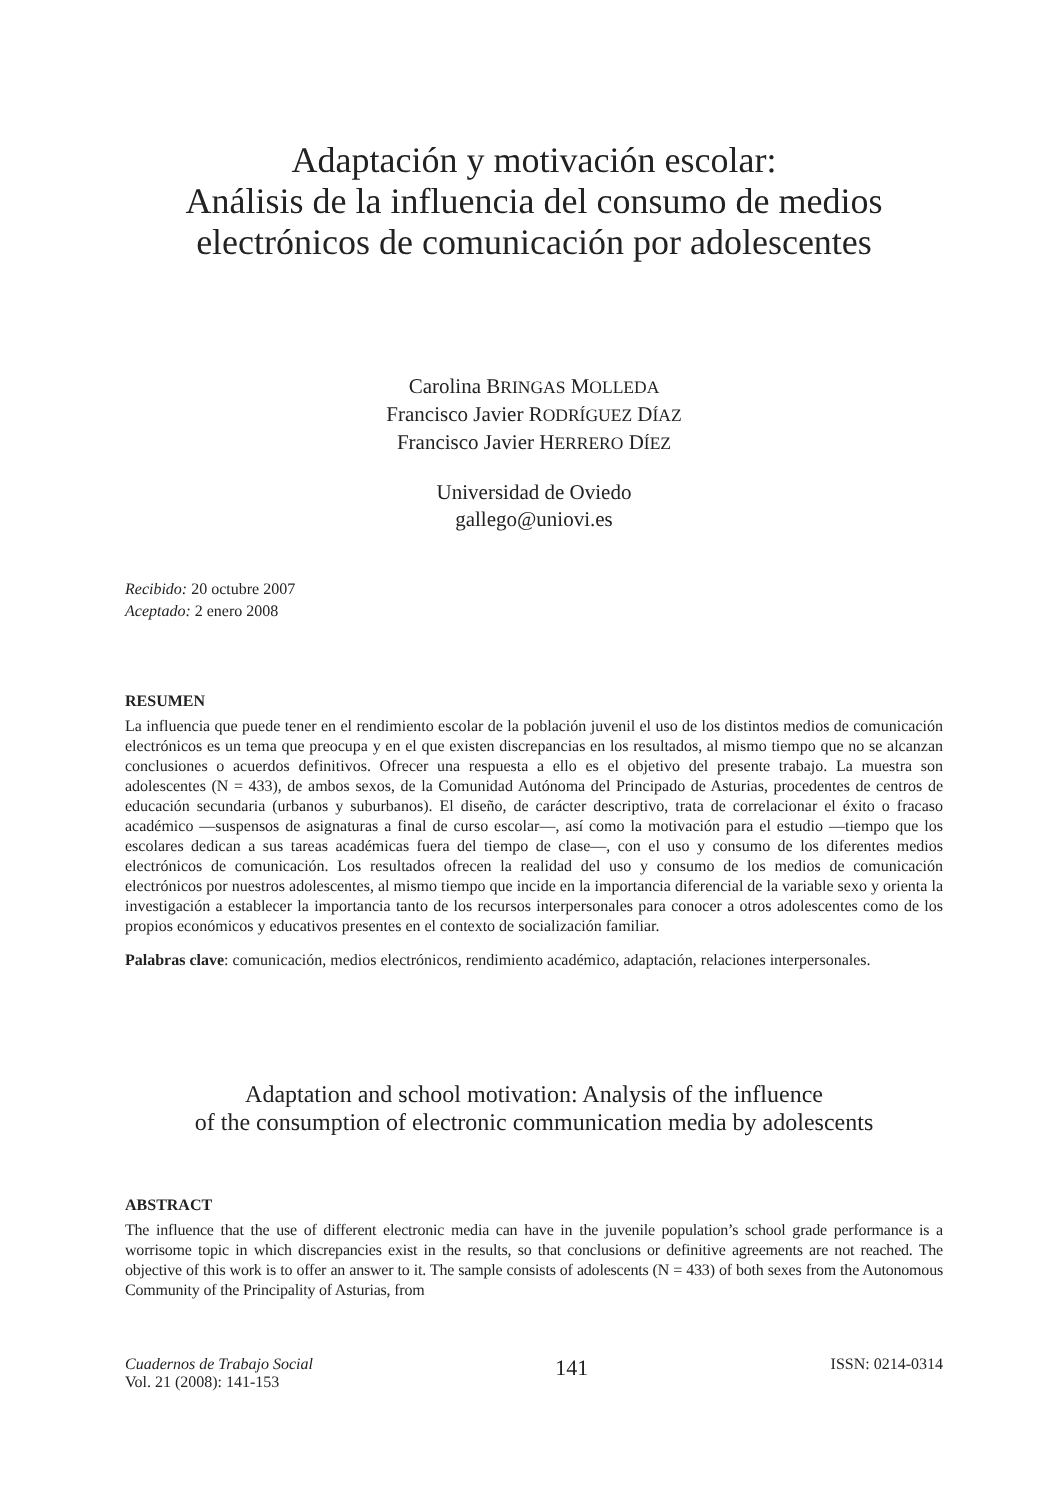Adaptación y motivación escolar:
Análisis de la influencia del consumo de medios
electrónicos de comunicación por adolescentes
Carolina BRINGAS MOLLEDA
Francisco Javier RODRÍGUEZ DÍAZ
Francisco Javier HERRERO DÍEZ
Universidad de Oviedo
gallego@uniovi.es
Recibido: 20 octubre 2007
Aceptado: 2 enero 2008
RESUMEN
La influencia que puede tener en el rendimiento escolar de la población juvenil el uso de los distintos medios de comunicación electrónicos es un tema que preocupa y en el que existen discrepancias en los resultados, al mismo tiempo que no se alcanzan conclusiones o acuerdos definitivos. Ofrecer una respuesta a ello es el objetivo del presente trabajo. La muestra son adolescentes (N = 433), de ambos sexos, de la Comunidad Autónoma del Principado de Asturias, procedentes de centros de educación secundaria (urbanos y suburbanos). El diseño, de carácter descriptivo, trata de correlacionar el éxito o fracaso académico —suspensos de asignaturas a final de curso escolar—, así como la motivación para el estudio —tiempo que los escolares dedican a sus tareas académicas fuera del tiempo de clase—, con el uso y consumo de los diferentes medios electrónicos de comunicación. Los resultados ofrecen la realidad del uso y consumo de los medios de comunicación electrónicos por nuestros adolescentes, al mismo tiempo que incide en la importancia diferencial de la variable sexo y orienta la investigación a establecer la importancia tanto de los recursos interpersonales para conocer a otros adolescentes como de los propios económicos y educativos presentes en el contexto de socialización familiar.
Palabras clave: comunicación, medios electrónicos, rendimiento académico, adaptación, relaciones interpersonales.
Adaptation and school motivation: Analysis of the influence
of the consumption of electronic communication media by adolescents
ABSTRACT
The influence that the use of different electronic media can have in the juvenile population’s school grade performance is a worrisome topic in which discrepancies exist in the results, so that conclusions or definitive agreements are not reached. The objective of this work is to offer an answer to it. The sample consists of adolescents (N = 433) of both sexes from the Autonomous Community of the Principality of Asturias, from
Cuadernos de Trabajo Social
Vol. 21 (2008): 141-153
141
ISSN: 0214-0314